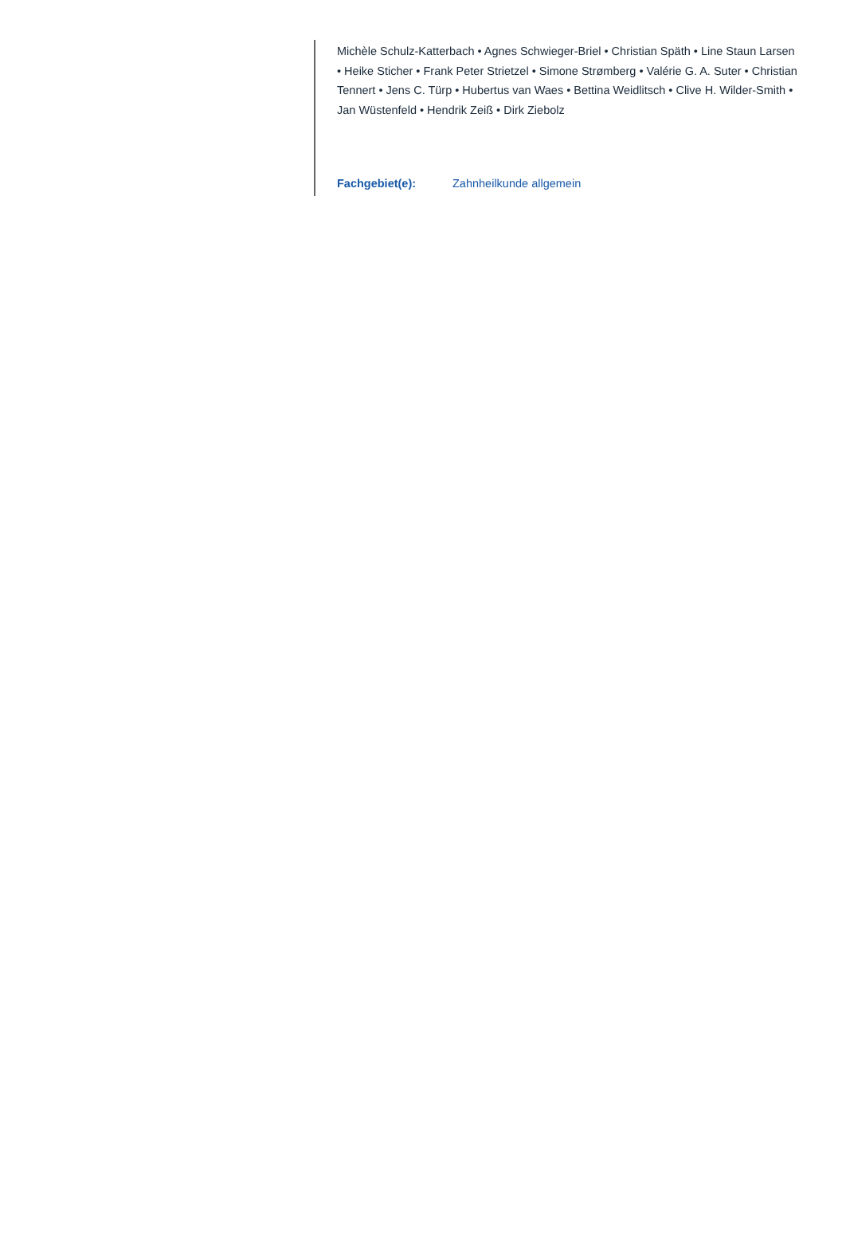Michèle Schulz-Katterbach • Agnes Schwieger-Briel • Christian Späth • Line Staun Larsen • Heike Sticher • Frank Peter Strietzel • Simone Strømberg • Valérie G. A. Suter • Christian Tennert • Jens C. Türp • Hubertus van Waes • Bettina Weidlitsch • Clive H. Wilder-Smith • Jan Wüstenfeld • Hendrik Zeiß • Dirk Ziebolz
Fachgebiet(e): Zahnheilkunde allgemein